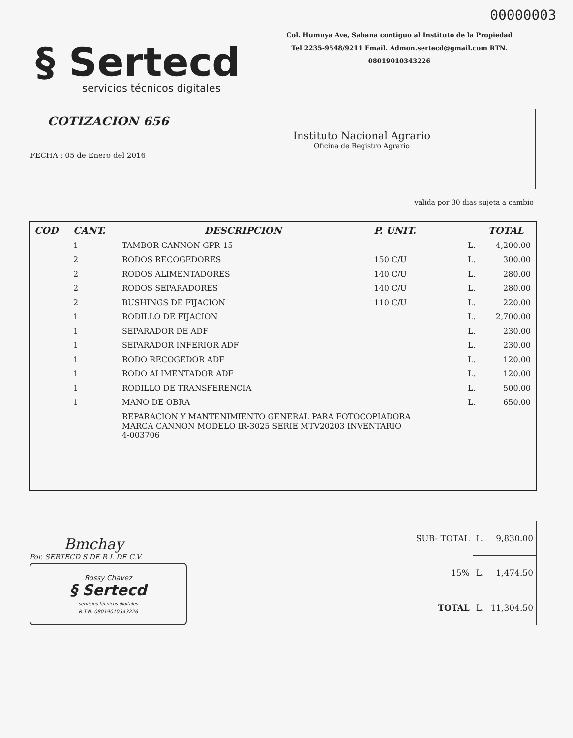00000003
§ Sertecd
servicios técnicos digitales
Col. Humuya Ave, Sabana contiguo al Instituto de la Propiedad
Tel 2235-9548/9211 Email. Admon.sertecd@gmail.com RTN.
08019010343226
COTIZACION 656
FECHA : 05 de Enero del 2016
Instituto Nacional Agrario
Oficina de Registro Agrario
valida por 30 dias sujeta a cambio
| COD | CANT. | DESCRIPCION | P. UNIT. | | TOTAL |
| --- | --- | --- | --- | --- | --- |
| | 1 | TAMBOR CANNON GPR-15 | | L. | 4,200.00 |
| | 2 | RODOS RECOGEDORES | 150 C/U | L. | 300.00 |
| | 2 | RODOS ALIMENTADORES | 140 C/U | L. | 280.00 |
| | 2 | RODOS SEPARADORES | 140 C/U | L. | 280.00 |
| | 2 | BUSHINGS DE FIJACION | 110 C/U | L. | 220.00 |
| | 1 | RODILLO DE FIJACION | | L. | 2,700.00 |
| | 1 | SEPARADOR DE ADF | | L. | 230.00 |
| | 1 | SEPARADOR INFERIOR ADF | | L. | 230.00 |
| | 1 | RODO RECOGEDOR ADF | | L. | 120.00 |
| | 1 | RODO ALIMENTADOR ADF | | L. | 120.00 |
| | 1 | RODILLO DE TRANSFERENCIA | | L. | 500.00 |
| | 1 | MANO DE OBRA | | L. | 650.00 |
| | | REPARACION Y MANTENIMIENTO GENERAL PARA FOTOCOPIADORA MARCA CANNON MODELO IR-3025 SERIE MTV20203 INVENTARIO 4-003706 | | | |
Bmchay
Por. SERTECD S DE R L DE C.V.
Rossy Chavez
§ Sertecd
servicios técnicos digitales
R.T.N. 08019010343226
| SUB- TOTAL | L. | 9,830.00 |
| 15% | L. | 1,474.50 |
| TOTAL | L. | 11,304.50 |